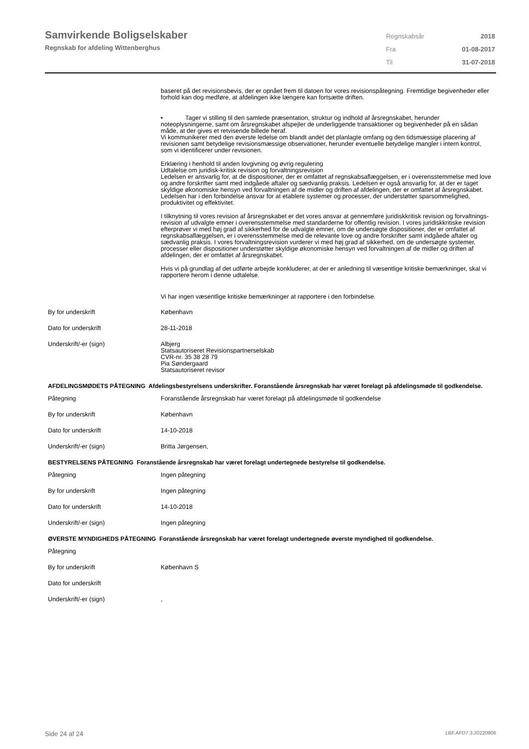Samvirkende Boligselskaber
Regnskab for afdeling Wittenberghus
| Regnskabsår | 2018 |
| Fra | 01-08-2017 |
| Til | 31-07-2018 |
baseret på det revisionsbevis, der er opnået frem til datoen for vores revisionspåtegning. Fremtidige begivenheder eller forhold kan dog medføre, at afdelingen ikke længere kan fortsætte driften.
• Tager vi stilling til den samlede præsentation, struktur og indhold af årsregnskabet, herunder noteoplysningerne, samt om årsregnskabet afspejler de underliggende transaktioner og begivenheder på en sådan måde, at der gives et retvisende billede heraf.
Vi kommunikerer med den øverste ledelse om blandt andet det planlagte omfang og den tidsmæssige placering af revisionen samt betydelige revisionsmæssige observationer, herunder eventuelle betydelige mangler i intern kontrol, som vi identificerer under revisionen.
Erklæring i henhold til anden lovgivning og øvrig regulering
Udtalelse om juridisk-kritisk revision og forvaltningsrevision
Ledelsen er ansvarlig for, at de dispositioner, der er omfattet af regnskabsaflæggelsen, er i overensstemmelse med love og andre forskrifter samt med indgåede aftaler og sædvanlig praksis. Ledelsen er også ansvarlig for, at der er taget skyldige økonomiske hensyn ved forvaltningen af de midler og driften af afdelingen, der er omfattet af årsregnskabet. Ledelsen har i den forbindelse ansvar for at etablere systemer og processer, der understøtter sparsommelighed, produktivitet og effektivitet.
I tilknytning til vores revision af årsregnskabet er det vores ansvar at gennemføre juridiskkritisk revision og forvaltnings-revision af udvalgte emner i overensstemmelse med standarderne for offentlig revision. I vores juridiskkritiske revision efterprøver vi med høj grad af sikkerhed for de udvalgte emner, om de undersøgte dispositioner, der er omfattet af regnskabsaflæggelsen, er i overensstemmelse med de relevante love og andre forskrifter samt indgåede aftaler og sædvanlig praksis. I vores forvaltningsrevision vurderer vi med høj grad af sikkerhed, om de undersøgte systemer, processer eller dispositioner understøtter skyldige økonomiske hensyn ved forvaltningen af de midler og driften af afdelingen, der er omfattet af årsregnskabet.
Hvis vi på grundlag af det udførte arbejde konkluderer, at der er anledning til væsentlige kritiske bemærkninger, skal vi rapportere herom i denne udtalelse.
Vi har ingen væsentlige kritiske bemærkninger at rapportere i den forbindelse.
| By for underskrift | København |
| Dato for underskrift | 28-11-2018 |
| Underskrift/-er (sign) | Albjerg Statsautoriseret Revisionspartnerselskab CVR-nr. 35 38 28 79 Pia Søndergaard Statsautoriseret revisor |
AFDELINGSMØDETS PÅTEGNING Afdelingsbestyrelsens underskrifter. Foranstående årsregnskab har været forelagt på afdelingsmøde til godkendelse.
| Påtegning | Foranstående årsregnskab har været forelagt på afdelingsmøde til godkendelse |
| By for underskrift | København |
| Dato for underskrift | 14-10-2018 |
| Underskrift/-er (sign) | Britta Jørgensen, |
BESTYRELSENS PÅTEGNING Foranstående årsregnskab har været forelagt undertegnede bestyrelse til godkendelse.
| Påtegning | Ingen påtegning |
| By for underskrift | Ingen påtegning |
| Dato for underskrift | 14-10-2018 |
| Underskrift/-er (sign) | Ingen påtegning |
ØVERSTE MYNDIGHEDS PÅTEGNING Foranstående årsregnskab har været forelagt undertegnede øverste myndighed til godkendelse.
| Påtegning | |
| By for underskrift | København S |
| Dato for underskrift | |
| Underskrift/-er (sign) | , |
Side 24 af 24 LBF.AFD7.3.20220906